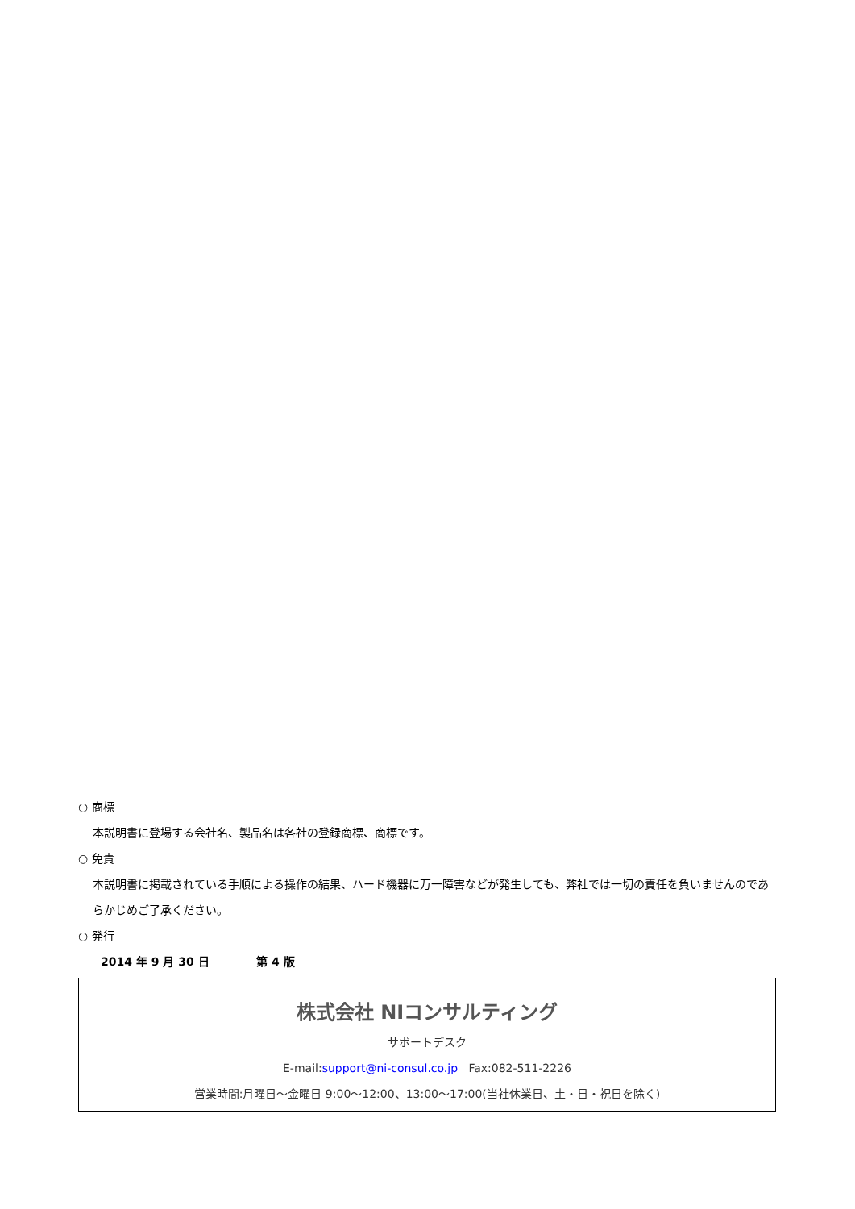○ 商標
本説明書に登場する会社名、製品名は各社の登録商標、商標です。
○ 免責
本説明書に掲載されている手順による操作の結果、ハード機器に万一障害などが発生しても、弊社では一切の責任を負いませんのであらかじめご了承ください。
○ 発行
2014 年 9 月 30 日 第 4 版
株式会社 NIコンサルティング
サポートデスク
E-mail:support@ni-consul.co.jp Fax:082-511-2226
営業時間:月曜日～金曜日 9:00～12:00、13:00～17:00(当社休業日、土・日・祝日を除く)